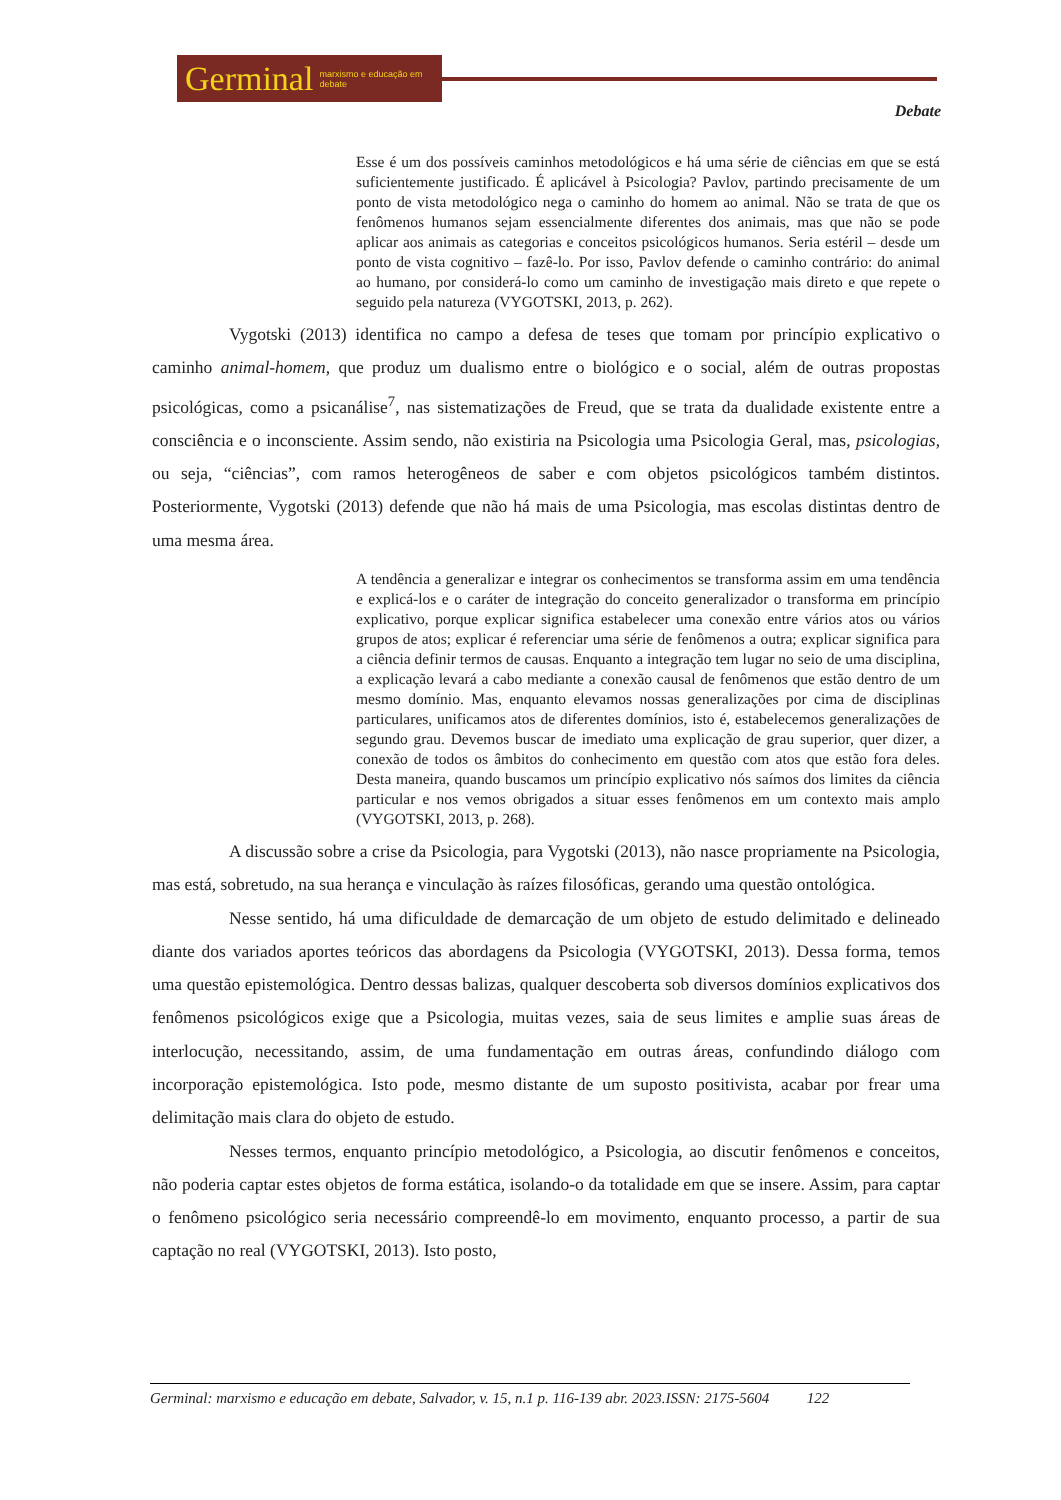Germinal marxismo e educação em debate
Debate
Esse é um dos possíveis caminhos metodológicos e há uma série de ciências em que se está suficientemente justificado. É aplicável à Psicologia? Pavlov, partindo precisamente de um ponto de vista metodológico nega o caminho do homem ao animal. Não se trata de que os fenômenos humanos sejam essencialmente diferentes dos animais, mas que não se pode aplicar aos animais as categorias e conceitos psicológicos humanos. Seria estéril – desde um ponto de vista cognitivo – fazê-lo. Por isso, Pavlov defende o caminho contrário: do animal ao humano, por considerá-lo como um caminho de investigação mais direto e que repete o seguido pela natureza (VYGOTSKI, 2013, p. 262).
Vygotski (2013) identifica no campo a defesa de teses que tomam por princípio explicativo o caminho animal-homem, que produz um dualismo entre o biológico e o social, além de outras propostas psicológicas, como a psicanálise<sup>7</sup>, nas sistematizações de Freud, que se trata da dualidade existente entre a consciência e o inconsciente. Assim sendo, não existiria na Psicologia uma Psicologia Geral, mas, psicologias, ou seja, “ciências”, com ramos heterogêneos de saber e com objetos psicológicos também distintos. Posteriormente, Vygotski (2013) defende que não há mais de uma Psicologia, mas escolas distintas dentro de uma mesma área.
A tendência a generalizar e integrar os conhecimentos se transforma assim em uma tendência e explicá-los e o caráter de integração do conceito generalizador o transforma em princípio explicativo, porque explicar significa estabelecer uma conexão entre vários atos ou vários grupos de atos; explicar é referenciar uma série de fenômenos a outra; explicar significa para a ciência definir termos de causas. Enquanto a integração tem lugar no seio de uma disciplina, a explicação levará a cabo mediante a conexão causal de fenômenos que estão dentro de um mesmo domínio. Mas, enquanto elevamos nossas generalizações por cima de disciplinas particulares, unificamos atos de diferentes domínios, isto é, estabelecemos generalizações de segundo grau. Devemos buscar de imediato uma explicação de grau superior, quer dizer, a conexão de todos os âmbitos do conhecimento em questão com atos que estão fora deles. Desta maneira, quando buscamos um princípio explicativo nós saímos dos limites da ciência particular e nos vemos obrigados a situar esses fenômenos em um contexto mais amplo (VYGOTSKI, 2013, p. 268).
A discussão sobre a crise da Psicologia, para Vygotski (2013), não nasce propriamente na Psicologia, mas está, sobretudo, na sua herança e vinculação às raízes filosóficas, gerando uma questão ontológica.
Nesse sentido, há uma dificuldade de demarcação de um objeto de estudo delimitado e delineado diante dos variados aportes teóricos das abordagens da Psicologia (VYGOTSKI, 2013). Dessa forma, temos uma questão epistemológica. Dentro dessas balizas, qualquer descoberta sob diversos domínios explicativos dos fenômenos psicológicos exige que a Psicologia, muitas vezes, saia de seus limites e amplie suas áreas de interlocução, necessitando, assim, de uma fundamentação em outras áreas, confundindo diálogo com incorporação epistemológica. Isto pode, mesmo distante de um suposto positivista, acabar por frear uma delimitação mais clara do objeto de estudo.
Nesses termos, enquanto princípio metodológico, a Psicologia, ao discutir fenômenos e conceitos, não poderia captar estes objetos de forma estática, isolando-o da totalidade em que se insere. Assim, para captar o fenômeno psicológico seria necessário compreendê-lo em movimento, enquanto processo, a partir de sua captação no real (VYGOTSKI, 2013). Isto posto,
Germinal: marxismo e educação em debate, Salvador, v. 15, n.1 p. 116-139 abr. 2023.ISSN: 2175-5604 122